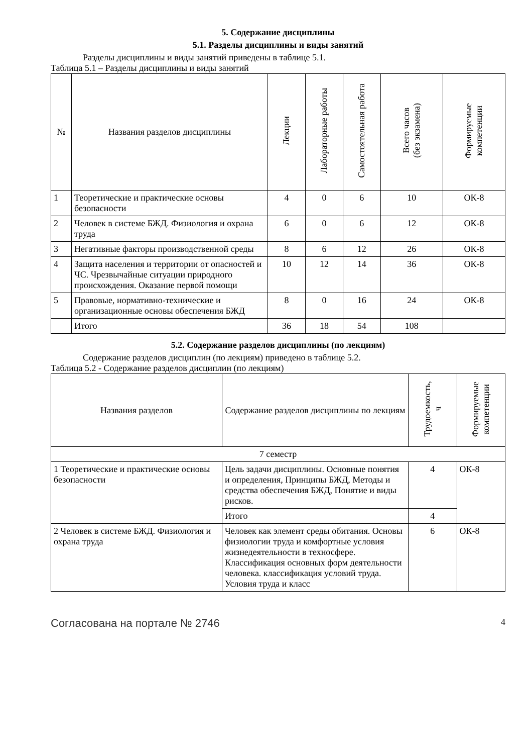5. Содержание дисциплины
5.1. Разделы дисциплины и виды занятий
Разделы дисциплины и виды занятий приведены в таблице 5.1.
Таблица 5.1 – Разделы дисциплины и виды занятий
| № | Названия разделов дисциплины | Лекции | Лабораторные работы | Самостоятельная работа | Всего часов (без экзамена) | Формируемые компетенции |
| --- | --- | --- | --- | --- | --- | --- |
| 1 | Теоретические и практические основы безопасности | 4 | 0 | 6 | 10 | ОК-8 |
| 2 | Человек в системе БЖД. Физиология и охрана труда | 6 | 0 | 6 | 12 | ОК-8 |
| 3 | Негативные факторы производственной среды | 8 | 6 | 12 | 26 | ОК-8 |
| 4 | Защита населения и территории от опасностей и ЧС. Чрезвычайные ситуации природного происхождения. Оказание первой помощи | 10 | 12 | 14 | 36 | ОК-8 |
| 5 | Правовые, нормативно-технические и организационные основы обеспечения БЖД | 8 | 0 | 16 | 24 | ОК-8 |
| | Итого | 36 | 18 | 54 | 108 | |
5.2. Содержание разделов дисциплины (по лекциям)
Содержание разделов дисциплин (по лекциям) приведено в таблице 5.2.
Таблица 5.2 - Содержание разделов дисциплин (по лекциям)
| Названия разделов | Содержание разделов дисциплины по лекциям | Трудоемкость, ч | Формируемые компетенции |
| --- | --- | --- | --- |
| 7 семестр | | | |
| 1 Теоретические и практические основы безопасности | Цель задачи дисциплины. Основные понятия и определения, Принципы БЖД, Методы и средства обеспечения БЖД, Понятие и виды рисков. | 4 | ОК-8 |
| | Итого | 4 | |
| 2 Человек в системе БЖД. Физиология и охрана труда | Человек как элемент среды обитания. Основы физиологии труда и комфортные условия жизнедеятельности в техносфере. Классификация основных форм деятельности человека. классификация условий труда. Условия труда и класс | 6 | ОК-8 |
Согласована на портале № 2746 4